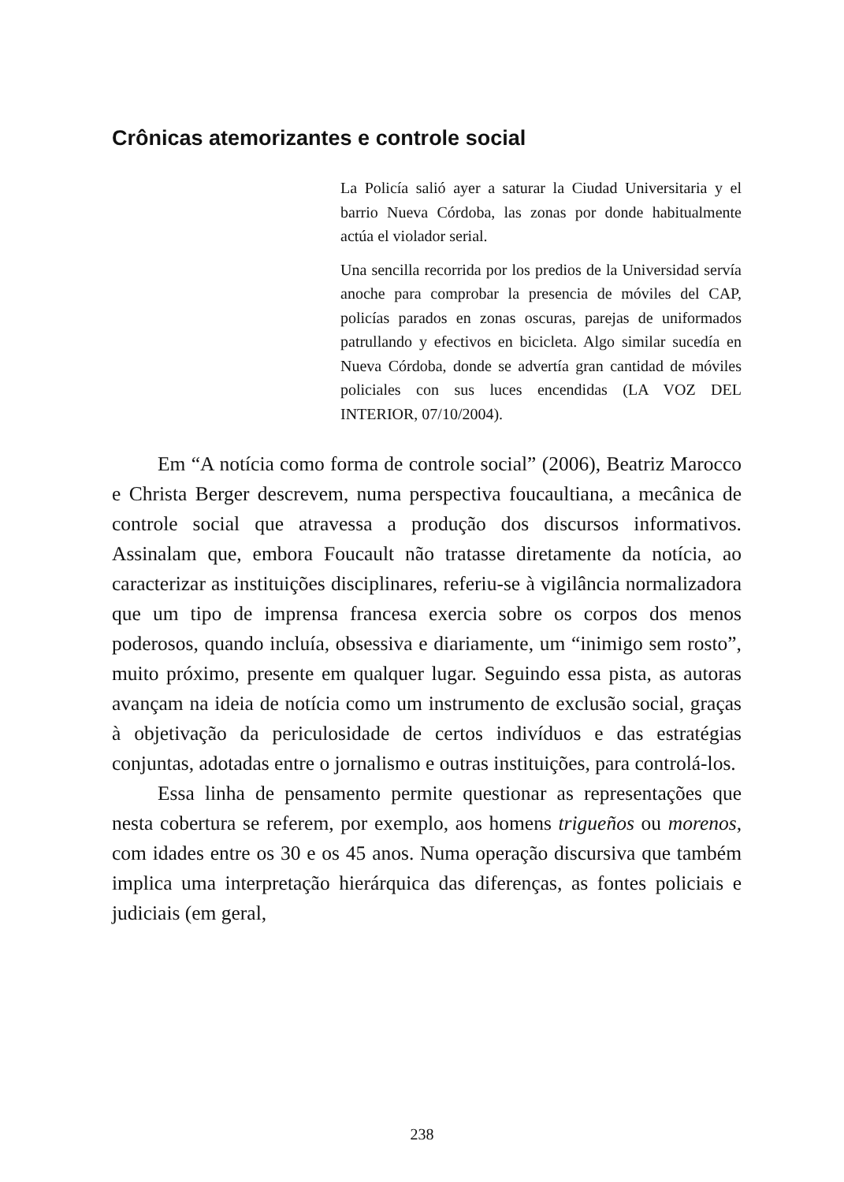Crônicas atemorizantes e controle social
La Policía salió ayer a saturar la Ciudad Universitaria y el barrio Nueva Córdoba, las zonas por donde habitualmente actúa el violador serial.
Una sencilla recorrida por los predios de la Universidad servía anoche para comprobar la presencia de móviles del CAP, policías parados en zonas oscuras, parejas de uniformados patrullando y efectivos en bicicleta. Algo similar sucedía en Nueva Córdoba, donde se advertía gran cantidad de móviles policiales con sus luces encendidas (LA VOZ DEL INTERIOR, 07/10/2004).
Em “A notícia como forma de controle social” (2006), Beatriz Marocco e Christa Berger descrevem, numa perspectiva foucaultiana, a mecânica de controle social que atravessa a produção dos discursos informativos. Assinalam que, embora Foucault não tratasse diretamente da notícia, ao caracterizar as instituições disciplinares, referiu-se à vigilância normalizadora que um tipo de imprensa francesa exercia sobre os corpos dos menos poderosos, quando incluía, obsessiva e diariamente, um “inimigo sem rosto”, muito próximo, presente em qualquer lugar. Seguindo essa pista, as autoras avançam na ideia de notícia como um instrumento de exclusão social, graças à objetivação da periculosidade de certos indivíduos e das estratégias conjuntas, adotadas entre o jornalismo e outras instituições, para controlá-los.
Essa linha de pensamento permite questionar as representações que nesta cobertura se referem, por exemplo, aos homens trigueños ou morenos, com idades entre os 30 e os 45 anos. Numa operação discursiva que também implica uma interpretação hierárquica das diferenças, as fontes policiais e judiciais (em geral,
238